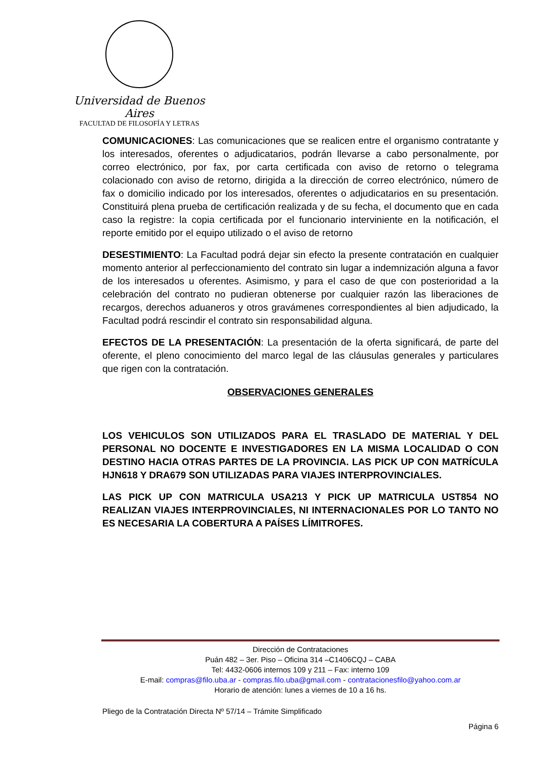Universidad de Buenos Aires
FACULTAD DE FILOSOFÍA Y LETRAS
COMUNICACIONES: Las comunicaciones que se realicen entre el organismo contratante y los interesados, oferentes o adjudicatarios, podrán llevarse a cabo personalmente, por correo electrónico, por fax, por carta certificada con aviso de retorno o telegrama colacionado con aviso de retorno, dirigida a la dirección de correo electrónico, número de fax o domicilio indicado por los interesados, oferentes o adjudicatarios en su presentación. Constituirá plena prueba de certificación realizada y de su fecha, el documento que en cada caso la registre: la copia certificada por el funcionario interviniente en la notificación, el reporte emitido por el equipo utilizado o el aviso de retorno
DESESTIMIENTO: La Facultad podrá dejar sin efecto la presente contratación en cualquier momento anterior al perfeccionamiento del contrato sin lugar a indemnización alguna a favor de los interesados u oferentes. Asimismo, y para el caso de que con posterioridad a la celebración del contrato no pudieran obtenerse por cualquier razón las liberaciones de recargos, derechos aduaneros y otros gravámenes correspondientes al bien adjudicado, la Facultad podrá rescindir el contrato sin responsabilidad alguna.
EFECTOS DE LA PRESENTACIÓN: La presentación de la oferta significará, de parte del oferente, el pleno conocimiento del marco legal de las cláusulas generales y particulares que rigen con la contratación.
OBSERVACIONES GENERALES
LOS VEHICULOS SON UTILIZADOS PARA EL TRASLADO DE MATERIAL Y DEL PERSONAL NO DOCENTE E INVESTIGADORES EN LA MISMA LOCALIDAD O CON DESTINO HACIA OTRAS PARTES DE LA PROVINCIA. LAS PICK UP CON MATRÍCULA HJN618 Y DRA679 SON UTILIZADAS PARA VIAJES INTERPROVINCIALES.
LAS PICK UP CON MATRICULA USA213 Y PICK UP MATRICULA UST854 NO REALIZAN VIAJES INTERPROVINCIALES, NI INTERNACIONALES POR LO TANTO NO ES NECESARIA LA COBERTURA A PAÍSES LÍMITROFES.
Dirección de Contrataciones
Puán 482 – 3er. Piso – Oficina 314 –C1406CQJ – CABA
Tel: 4432-0606 internos 109 y 211 – Fax: interno 109
E-mail: compras@filo.uba.ar - compras.filo.uba@gmail.com - contratacionesfilo@yahoo.com.ar
Horario de atención: lunes a viernes de 10 a 16 hs.
Pliego de la Contratación Directa Nº 57/14 – Trámite Simplificado
Página 6